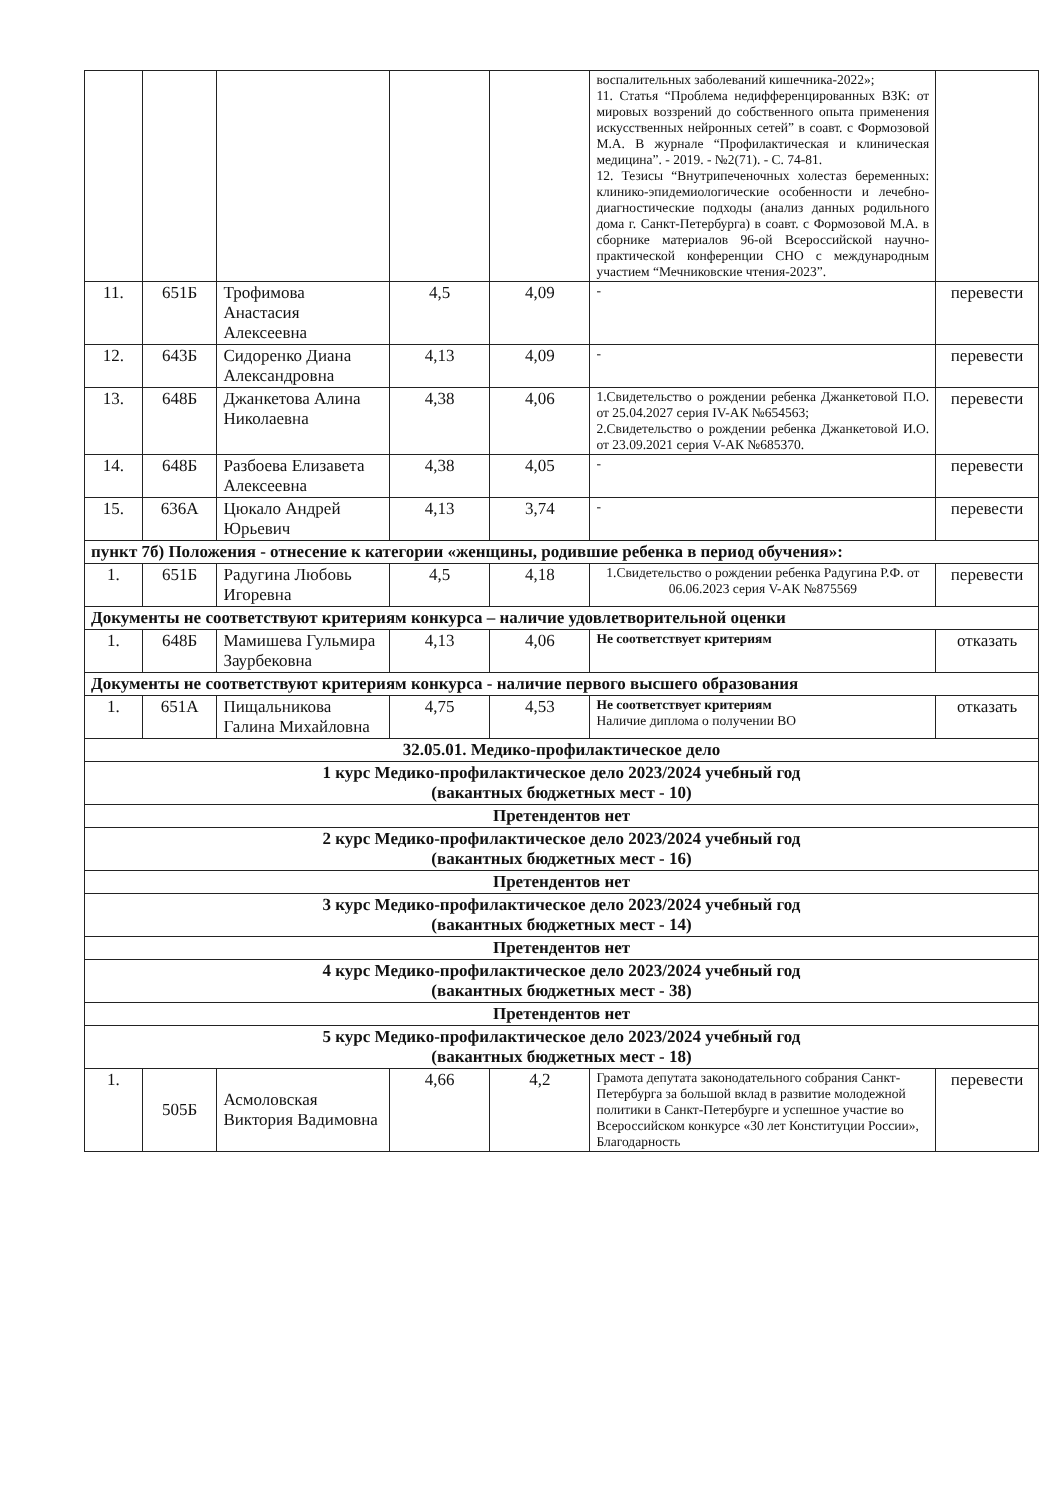| | | | | | воспалительных заболеваний кишечника-2022»; 11. Статья “Проблема недифференцированных ВЗК: от мировых воззрений до собственного опыта применения искусственных нейронных сетей” в соавт. с Формозовой М.А. В журнале “Профилактическая и клиническая медицина”. - 2019. - №2(71). - С. 74-81. 12. Тезисы “Внутрипеченочных холестаз беременных: клинико-эпидемиологические особенности и лечебно-диагностические подходы (анализ данных родильного дома г. Санкт-Петербурга) в соавт. с Формозовой М.А. в сборнике материалов 96-ой Всероссийской научно-практической конференции СНО с международным участием “Мечниковские чтения-2023”. | |
| 11. | 651Б | Трофимова Анастасия Алексеевна | 4,5 | 4,09 | - | перевести |
| 12. | 643Б | Сидоренко Диана Александровна | 4,13 | 4,09 | - | перевести |
| 13. | 648Б | Джанкетова Алина Николаевна | 4,38 | 4,06 | 1.Свидетельство о рождении ребенка Джанкетовой П.О. от 25.04.2027 серия IV-АК №654563; 2.Свидетельство о рождении ребенка Джанкетовой И.О. от 23.09.2021 серия V-АК №685370. | перевести |
| 14. | 648Б | Разбоева Елизавета Алексеевна | 4,38 | 4,05 | - | перевести |
| 15. | 636А | Цюкало Андрей Юрьевич | 4,13 | 3,74 | - | перевести |
| пункт 7б) Положения - отнесение к категории «женщины, родившие ребенка в период обучения»: | | | | | | |
| 1. | 651Б | Радугина Любовь Игоревна | 4,5 | 4,18 | 1.Свидетельство о рождении ребенка Радугина Р.Ф. от 06.06.2023 серия V-АК №875569 | перевести |
| Документы не соответствуют критериям конкурса – наличие удовлетворительной оценки | | | | | | |
| 1. | 648Б | Мамишева Гульмира Заурбековна | 4,13 | 4,06 | Не соответствует критериям | отказать |
| Документы не соответствуют критериям конкурса - наличие первого высшего образования | | | | | | |
| 1. | 651А | Пищальникова Галина Михайловна | 4,75 | 4,53 | Не соответствует критериям Наличие диплома о получении ВО | отказать |
| 32.05.01. Медико-профилактическое дело | | | | | | |
| 1 курс Медико-профилактическое дело 2023/2024 учебный год (вакантных бюджетных мест - 10) | | | | | | |
| Претендентов нет | | | | | | |
| 2 курс Медико-профилактическое дело 2023/2024 учебный год (вакантных бюджетных мест - 16) | | | | | | |
| Претендентов нет | | | | | | |
| 3 курс Медико-профилактическое дело 2023/2024 учебный год (вакантных бюджетных мест - 14) | | | | | | |
| Претендентов нет | | | | | | |
| 4 курс Медико-профилактическое дело 2023/2024 учебный год (вакантных бюджетных мест - 38) | | | | | | |
| Претендентов нет | | | | | | |
| 5 курс Медико-профилактическое дело 2023/2024 учебный год (вакантных бюджетных мест - 18) | | | | | | |
| 1. | 505Б | Асмоловская Виктория Вадимовна | 4,66 | 4,2 | Грамота депутата законодательного собрания Санкт-Петербурга за большой вклад в развитие молодежной политики в Санкт-Петербурге и успешное участие во Всероссийском конкурсе «30 лет Конституции России», Благодарность | перевести |